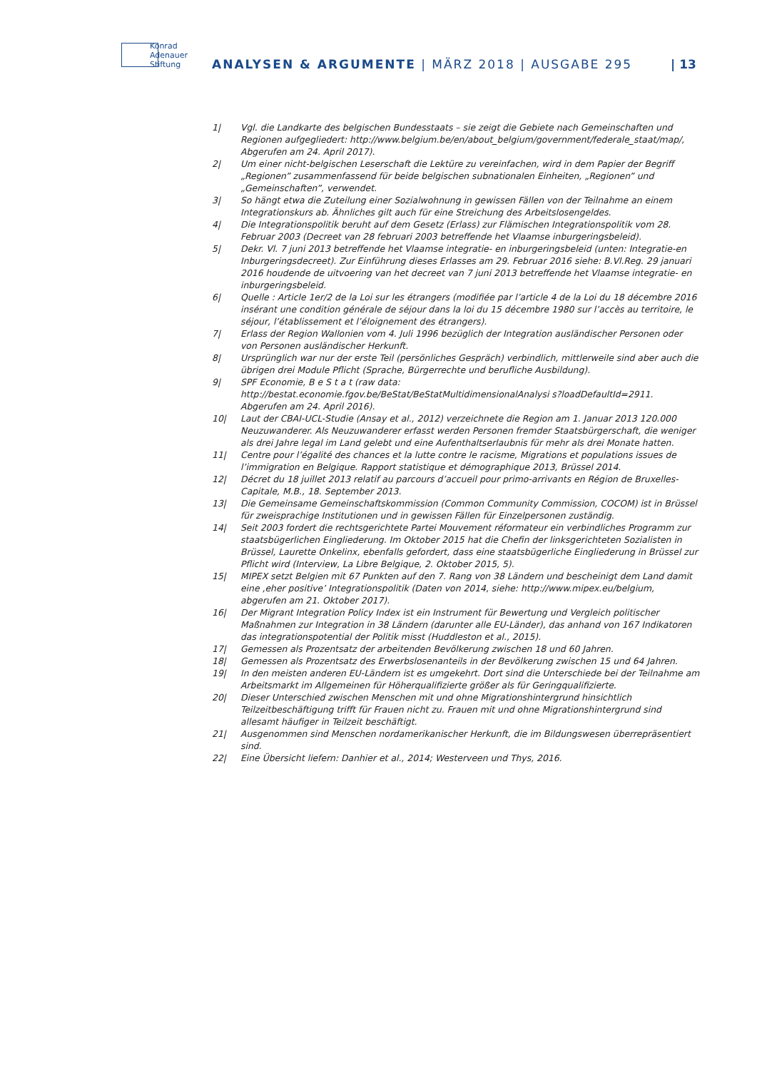Konrad
Adenauer
Stiftung
ANALYSEN & ARGUMENTE | MÄRZ 2018 | AUSGABE 295
| 13
1| Vgl. die Landkarte des belgischen Bundesstaats – sie zeigt die Gebiete nach Gemeinschaften und Regionen aufgegliedert: http://www.belgium.be/en/about_belgium/government/federale_staat/map/, Abgerufen am 24. April 2017).
2| Um einer nicht-belgischen Leserschaft die Lektüre zu vereinfachen, wird in dem Papier der Begriff „Regionen” zusammenfassend für beide belgischen subnationalen Einheiten, „Regionen” und „Gemeinschaften”, verwendet.
3| So hängt etwa die Zuteilung einer Sozialwohnung in gewissen Fällen von der Teilnahme an einem Integrationskurs ab. Ähnliches gilt auch für eine Streichung des Arbeitslosengeldes.
4| Die Integrationspolitik beruht auf dem Gesetz (Erlass) zur Flämischen Integrationspolitik vom 28. Februar 2003 (Decreet van 28 februari 2003 betreffende het Vlaamse inburgeringsbeleid).
5| Dekr. Vl. 7 juni 2013 betreffende het Vlaamse integratie- en inburgeringsbeleid (unten: Integratie-en Inburgeringsdecreet). Zur Einführung dieses Erlasses am 29. Februar 2016 siehe: B.Vl.Reg. 29 januari 2016 houdende de uitvoering van het decreet van 7 juni 2013 betreffende het Vlaamse integratie- en inburgeringsbeleid.
6| Quelle : Article 1er/2 de la Loi sur les étrangers (modifiée par l’article 4 de la Loi du 18 décembre 2016 insérant une condition générale de séjour dans la loi du 15 décembre 1980 sur l’accès au territoire, le séjour, l’établissement et l’éloignement des étrangers).
7| Erlass der Region Wallonien vom 4. Juli 1996 bezüglich der Integration ausländischer Personen oder von Personen ausländischer Herkunft.
8| Ursprünglich war nur der erste Teil (persönliches Gespräch) verbindlich, mittlerweile sind aber auch die übrigen drei Module Pflicht (Sprache, Bürgerrechte und berufliche Ausbildung).
9| SPF Economie, B e S t a t (raw data: http://bestat.economie.fgov.be/BeStat/BeStatMultidimensionalAnalysi s?loadDefaultId=2911. Abgerufen am 24. April 2016).
10| Laut der CBAI-UCL-Studie (Ansay et al., 2012) verzeichnete die Region am 1. Januar 2013 120.000 Neuzuwanderer. Als Neuzuwanderer erfasst werden Personen fremder Staatsbürgerschaft, die weniger als drei Jahre legal im Land gelebt und eine Aufenthaltserlaubnis für mehr als drei Monate hatten.
11| Centre pour l’égalité des chances et la lutte contre le racisme, Migrations et populations issues de l’immigration en Belgique. Rapport statistique et démographique 2013, Brüssel 2014.
12| Décret du 18 juillet 2013 relatif au parcours d’accueil pour primo-arrivants en Région de Bruxelles-Capitale, M.B., 18. September 2013.
13| Die Gemeinsame Gemeinschaftskommission (Common Community Commission, COCOM) ist in Brüssel für zweisprachige Institutionen und in gewissen Fällen für Einzelpersonen zuständig.
14| Seit 2003 fordert die rechtsgerichtete Partei Mouvement réformateur ein verbindliches Programm zur staatsbügerlichen Eingliederung. Im Oktober 2015 hat die Chefin der linksgerichteten Sozialisten in Brüssel, Laurette Onkelinx, ebenfalls gefordert, dass eine staatsbügerliche Eingliederung in Brüssel zur Pflicht wird (Interview, La Libre Belgique, 2. Oktober 2015, 5).
15| MIPEX setzt Belgien mit 67 Punkten auf den 7. Rang von 38 Ländern und bescheinigt dem Land damit eine ‚eher positive’ Integrationspolitik (Daten von 2014, siehe: http://www.mipex.eu/belgium, abgerufen am 21. Oktober 2017).
16| Der Migrant Integration Policy Index ist ein Instrument für Bewertung und Vergleich politischer Maßnahmen zur Integration in 38 Ländern (darunter alle EU-Länder), das anhand von 167 Indikatoren das integrationspotential der Politik misst (Huddleston et al., 2015).
17| Gemessen als Prozentsatz der arbeitenden Bevölkerung zwischen 18 und 60 Jahren.
18| Gemessen als Prozentsatz des Erwerbslosenanteils in der Bevölkerung zwischen 15 und 64 Jahren.
19| In den meisten anderen EU-Ländern ist es umgekehrt. Dort sind die Unterschiede bei der Teilnahme am Arbeitsmarkt im Allgemeinen für Höherqualifizierte größer als für Geringqualifizierte.
20| Dieser Unterschied zwischen Menschen mit und ohne Migrationshintergrund hinsichtlich Teilzeitbeschäftigung trifft für Frauen nicht zu. Frauen mit und ohne Migrationshintergrund sind allesamt häufiger in Teilzeit beschäftigt.
21| Ausgenommen sind Menschen nordamerikanischer Herkunft, die im Bildungswesen überrepräsentiert sind.
22| Eine Übersicht liefern: Danhier et al., 2014; Westerveen und Thys, 2016.